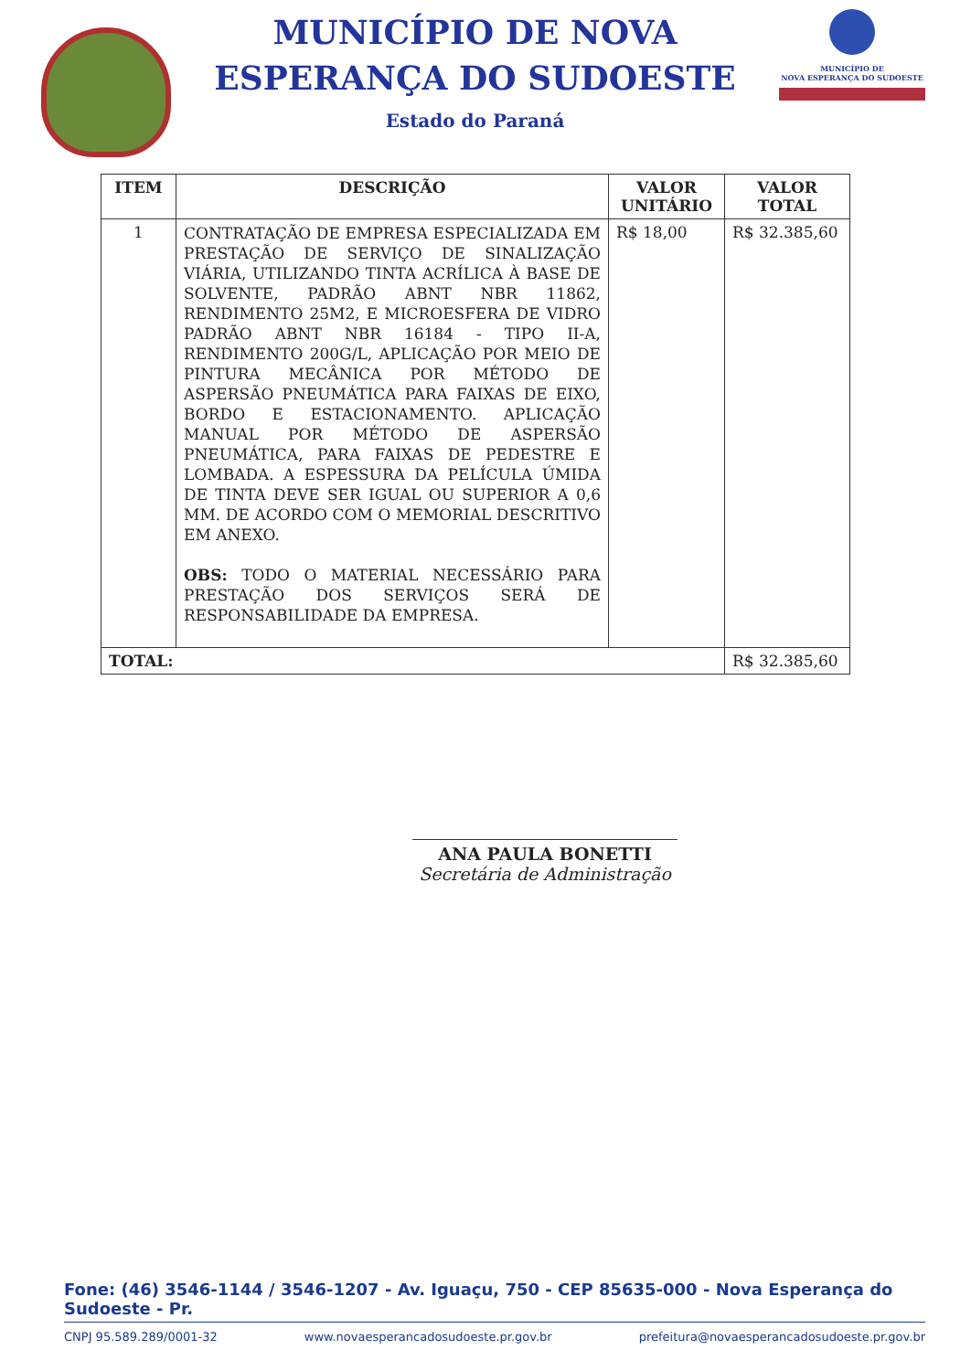MUNICÍPIO DE NOVA
ESPERANÇA DO SUDOESTE
Estado do Paraná
MUNICÍPIO DE
NOVA ESPERANÇA DO SUDOESTE
| ITEM | DESCRIÇÃO | VALOR UNITÁRIO | VALOR TOTAL |
| --- | --- | --- | --- |
| 1 | CONTRATAÇÃO DE EMPRESA ESPECIALIZADA EM PRESTAÇÃO DE SERVIÇO DE SINALIZAÇÃO VIÁRIA, UTILIZANDO TINTA ACRÍLICA À BASE DE SOLVENTE, PADRÃO ABNT NBR 11862, RENDIMENTO 25M2, E MICROESFERA DE VIDRO PADRÃO ABNT NBR 16184 - TIPO II-A, RENDIMENTO 200G/L, APLICAÇÃO POR MEIO DE PINTURA MECÂNICA POR MÉTODO DE ASPERSÃO PNEUMÁTICA PARA FAIXAS DE EIXO, BORDO E ESTACIONAMENTO. APLICAÇÃO MANUAL POR MÉTODO DE ASPERSÃO PNEUMÁTICA, PARA FAIXAS DE PEDESTRE E LOMBADA. A ESPESSURA DA PELÍCULA ÚMIDA DE TINTA DEVE SER IGUAL OU SUPERIOR A 0,6 MM. DE ACORDO COM O MEMORIAL DESCRITIVO EM ANEXO. OBS: TODO O MATERIAL NECESSÁRIO PARA PRESTAÇÃO DOS SERVIÇOS SERÁ DE RESPONSABILIDADE DA EMPRESA. | R$ 18,00 | R$ 32.385,60 |
| TOTAL: | | | R$ 32.385,60 |
ANA PAULA BONETTI
Secretária de Administração
Fone: (46) 3546-1144 / 3546-1207 - Av. Iguaçu, 750 - CEP 85635-000 - Nova Esperança do Sudoeste - Pr.
CNPJ 95.589.289/0001-32 www.novaesperancadosudoeste.pr.gov.br prefeitura@novaesperancadosudoeste.pr.gov.br